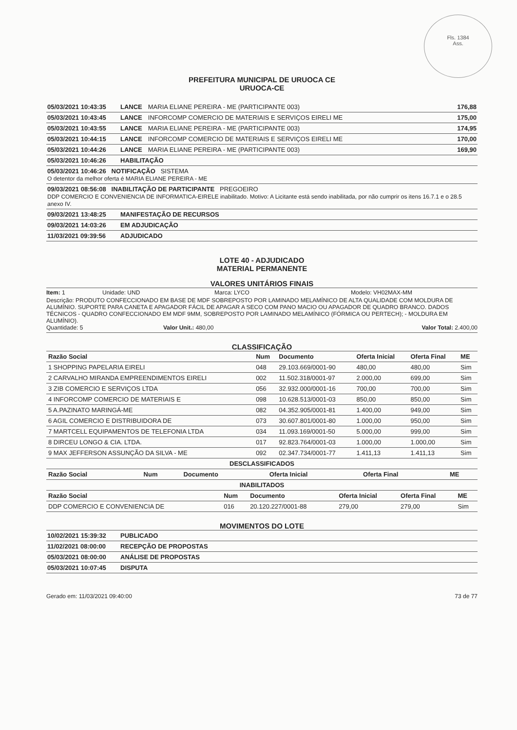Fls. 1384
Ass.
PREFEITURA MUNICIPAL DE URUOCA CE
URUOCA-CE
05/03/2021 10:43:35 LANCE MARIA ELIANE PEREIRA - ME (PARTICIPANTE 003) 176,88
05/03/2021 10:43:45 LANCE INFORCOMP COMERCIO DE MATERIAIS E SERVIÇOS EIRELI ME 175,00
05/03/2021 10:43:55 LANCE MARIA ELIANE PEREIRA - ME (PARTICIPANTE 003) 174,95
05/03/2021 10:44:15 LANCE INFORCOMP COMERCIO DE MATERIAIS E SERVIÇOS EIRELI ME 170,00
05/03/2021 10:44:26 LANCE MARIA ELIANE PEREIRA - ME (PARTICIPANTE 003) 169,90
05/03/2021 10:46:26 HABILITAÇÃO
05/03/2021 10:46:26 NOTIFICAÇÃO SISTEMA
O detentor da melhor oferta é MARIA ELIANE PEREIRA - ME
09/03/2021 08:56:08 INABILITAÇÃO DE PARTICIPANTE PREGOEIRO
DDP COMERCIO E CONVENIENCIA DE INFORMATICA-EIRELE inabilitado. Motivo: A Licitante está sendo inabilitada, por não cumprir os itens 16.7.1 e o 28.5 anexo IV.
09/03/2021 13:48:25 MANIFESTAÇÃO DE RECURSOS
09/03/2021 14:03:26 EM ADJUDICAÇÃO
11/03/2021 09:39:56 ADJUDICADO
LOTE 40 - ADJUDICADO
MATERIAL PERMANENTE
VALORES UNITÁRIOS FINAIS
Item: 1 Unidade: UND Marca: LYCO Modelo: VH02MAX-MM
Descrição: PRODUTO CONFECCIONADO EM BASE DE MDF SOBREPOSTO POR LAMINADO MELAMÍNICO DE ALTA QUALIDADE COM MOLDURA DE ALUMÍNIO. SUPORTE PARA CANETA E APAGADOR FÁCIL DE APAGAR A SECO COM PANO MACIO OU APAGADOR DE QUADRO BRANCO. DADOS TÉCNICOS - QUADRO CONFECCIONADO EM MDF 9MM, SOBREPOSTO POR LAMINADO MELAMÍNICO (FÓRMICA OU PERTECH); - MOLDURA EM ALUMÍNIO).
Quantidade: 5 Valor Unit.: 480,00 Valor Total: 2.400,00
CLASSIFICAÇÃO
| Razão Social | Num | Documento | Oferta Inicial | Oferta Final | ME |
| --- | --- | --- | --- | --- | --- |
| 1 SHOPPING PAPELARIA EIRELI | 048 | 29.103.669/0001-90 | 480,00 | 480,00 | Sim |
| 2 CARVALHO MIRANDA EMPREENDIMENTOS EIRELI | 002 | 11.502.318/0001-97 | 2.000,00 | 699,00 | Sim |
| 3 ZIB COMERCIO E SERVIÇOS LTDA | 056 | 32.932.000/0001-16 | 700,00 | 700,00 | Sim |
| 4 INFORCOMP COMERCIO DE MATERIAIS E | 098 | 10.628.513/0001-03 | 850,00 | 850,00 | Sim |
| 5 A.PAZINATO MARINGÁ-ME | 082 | 04.352.905/0001-81 | 1.400,00 | 949,00 | Sim |
| 6 AGIL COMERCIO E DISTRIBUIDORA DE | 073 | 30.607.801/0001-80 | 1.000,00 | 950,00 | Sim |
| 7 MARTCELL EQUIPAMENTOS DE TELEFONIA LTDA | 034 | 11.093.169/0001-50 | 5.000,00 | 999,00 | Sim |
| 8 DIRCEU LONGO & CIA. LTDA. | 017 | 92.823.764/0001-03 | 1.000,00 | 1.000,00 | Sim |
| 9 MAX JEFFERSON ASSUNÇÃO DA SILVA - ME | 092 | 02.347.734/0001-77 | 1.411,13 | 1.411,13 | Sim |
DESCLASSIFICADOS
| Razão Social | Num | Documento | Oferta Inicial | Oferta Final | ME |
| --- | --- | --- | --- | --- | --- |
INABILITADOS
| Razão Social | Num | Documento | Oferta Inicial | Oferta Final | ME |
| --- | --- | --- | --- | --- | --- |
| DDP COMERCIO E CONVENIENCIA DE | 016 | 20.120.227/0001-88 | 279,00 | 279,00 | Sim |
MOVIMENTOS DO LOTE
10/02/2021 15:39:32 PUBLICADO
11/02/2021 08:00:00 RECEPÇÃO DE PROPOSTAS
05/03/2021 08:00:00 ANÁLISE DE PROPOSTAS
05/03/2021 10:07:45 DISPUTA
Gerado em: 11/03/2021 09:40:00 73 de 77